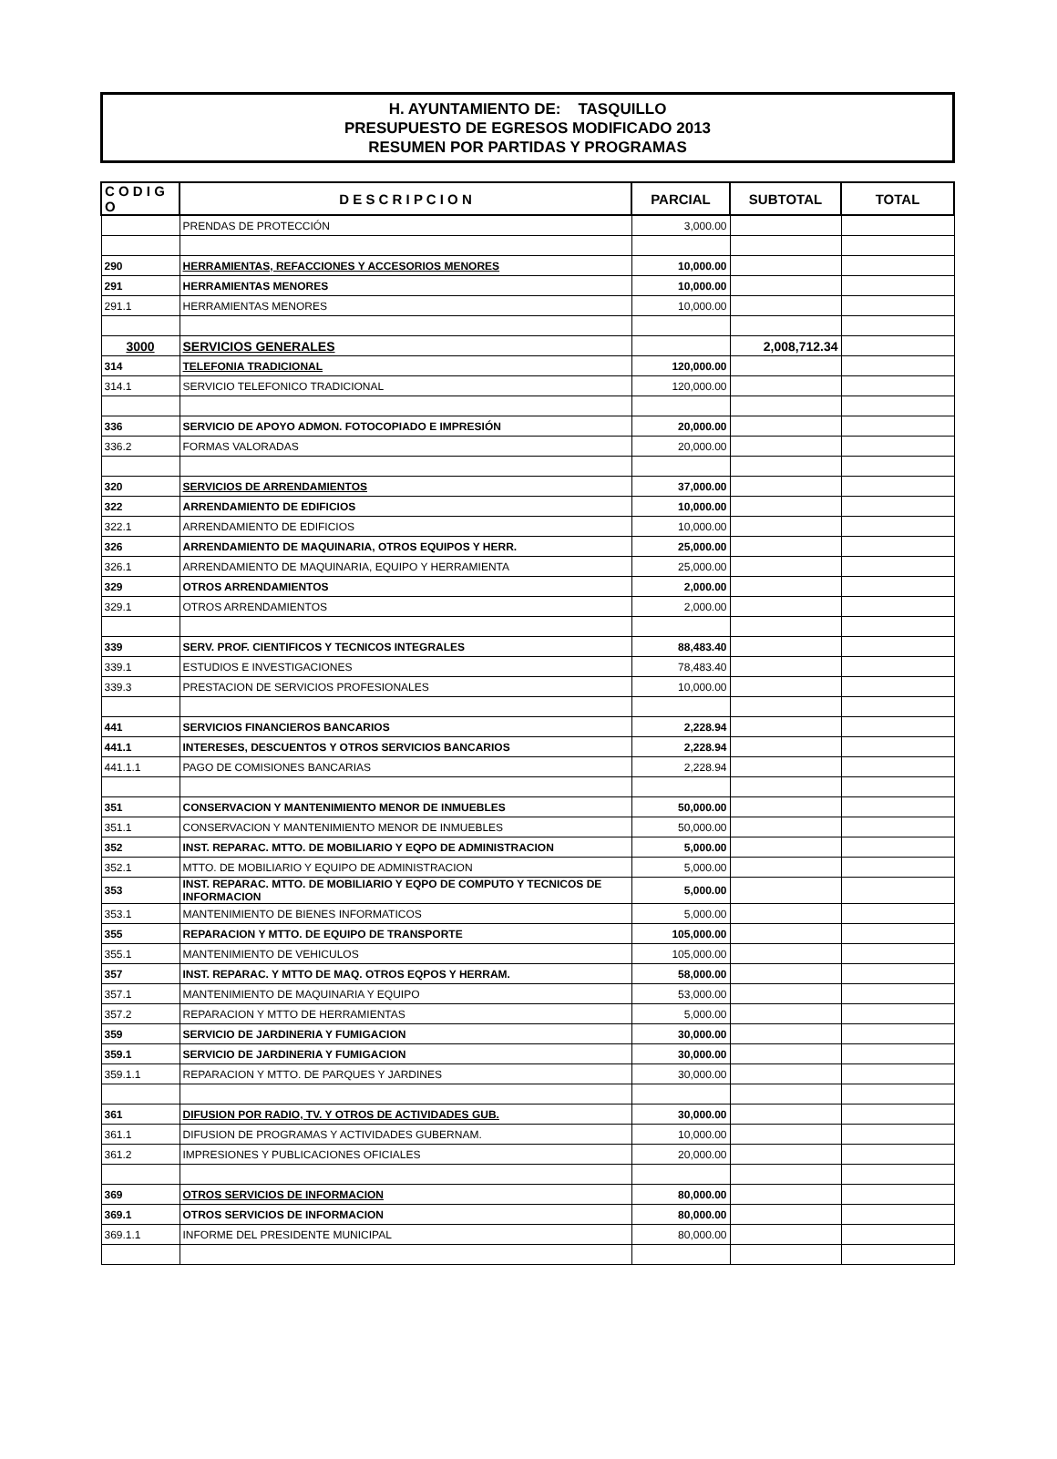H. AYUNTAMIENTO DE: TASQUILLO
PRESUPUESTO DE EGRESOS MODIFICADO 2013
RESUMEN POR PARTIDAS Y PROGRAMAS
| C O D I G O | D E S C R I P C I O N | PARCIAL | SUBTOTAL | TOTAL |
| --- | --- | --- | --- | --- |
| | PRENDAS DE PROTECCIÓN | 3,000.00 | | |
| 290 | HERRAMIENTAS, REFACCIONES Y ACCESORIOS MENORES | 10,000.00 | | |
| 291 | HERRAMIENTAS MENORES | 10,000.00 | | |
| 291.1 | HERRAMIENTAS MENORES | 10,000.00 | | |
| 3000 | SERVICIOS GENERALES | | 2,008,712.34 | |
| 314 | TELEFONIA TRADICIONAL | 120,000.00 | | |
| 314.1 | SERVICIO TELEFONICO TRADICIONAL | 120,000.00 | | |
| 336 | SERVICIO DE APOYO ADMON. FOTOCOPIADO E IMPRESIÓN | 20,000.00 | | |
| 336.2 | FORMAS VALORADAS | 20,000.00 | | |
| 320 | SERVICIOS DE ARRENDAMIENTOS | 37,000.00 | | |
| 322 | ARRENDAMIENTO DE EDIFICIOS | 10,000.00 | | |
| 322.1 | ARRENDAMIENTO DE EDIFICIOS | 10,000.00 | | |
| 326 | ARRENDAMIENTO DE MAQUINARIA, OTROS EQUIPOS Y HERR. | 25,000.00 | | |
| 326.1 | ARRENDAMIENTO DE MAQUINARIA, EQUIPO Y HERRAMIENTA | 25,000.00 | | |
| 329 | OTROS ARRENDAMIENTOS | 2,000.00 | | |
| 329.1 | OTROS ARRENDAMIENTOS | 2,000.00 | | |
| 339 | SERV. PROF. CIENTIFICOS Y TECNICOS INTEGRALES | 88,483.40 | | |
| 339.1 | ESTUDIOS E INVESTIGACIONES | 78,483.40 | | |
| 339.3 | PRESTACION DE SERVICIOS PROFESIONALES | 10,000.00 | | |
| 441 | SERVICIOS FINANCIEROS BANCARIOS | 2,228.94 | | |
| 441.1 | INTERESES, DESCUENTOS Y OTROS SERVICIOS BANCARIOS | 2,228.94 | | |
| 441.1.1 | PAGO DE COMISIONES BANCARIAS | 2,228.94 | | |
| 351 | CONSERVACION Y MANTENIMIENTO MENOR DE INMUEBLES | 50,000.00 | | |
| 351.1 | CONSERVACION Y MANTENIMIENTO MENOR DE INMUEBLES | 50,000.00 | | |
| 352 | INST. REPARAC. MTTO. DE MOBILIARIO Y EQPO DE ADMINISTRACION | 5,000.00 | | |
| 352.1 | MTTO. DE MOBILIARIO Y EQUIPO DE ADMINISTRACION | 5,000.00 | | |
| 353 | INST. REPARAC. MTTO. DE MOBILIARIO Y EQPO DE COMPUTO Y TECNICOS DE INFORMACION | 5,000.00 | | |
| 353.1 | MANTENIMIENTO DE BIENES INFORMATICOS | 5,000.00 | | |
| 355 | REPARACION Y MTTO. DE EQUIPO DE TRANSPORTE | 105,000.00 | | |
| 355.1 | MANTENIMIENTO DE VEHICULOS | 105,000.00 | | |
| 357 | INST. REPARAC. Y MTTO DE MAQ. OTROS EQPOS Y HERRAM. | 58,000.00 | | |
| 357.1 | MANTENIMIENTO DE MAQUINARIA Y EQUIPO | 53,000.00 | | |
| 357.2 | REPARACION Y MTTO DE HERRAMIENTAS | 5,000.00 | | |
| 359 | SERVICIO DE JARDINERIA Y FUMIGACION | 30,000.00 | | |
| 359.1 | SERVICIO DE JARDINERIA Y FUMIGACION | 30,000.00 | | |
| 359.1.1 | REPARACION Y MTTO. DE PARQUES Y JARDINES | 30,000.00 | | |
| 361 | DIFUSION POR RADIO, TV. Y OTROS DE ACTIVIDADES GUB. | 30,000.00 | | |
| 361.1 | DIFUSION DE PROGRAMAS Y ACTIVIDADES GUBERNAM. | 10,000.00 | | |
| 361.2 | IMPRESIONES Y PUBLICACIONES OFICIALES | 20,000.00 | | |
| 369 | OTROS SERVICIOS DE INFORMACION | 80,000.00 | | |
| 369.1 | OTROS SERVICIOS DE INFORMACION | 80,000.00 | | |
| 369.1.1 | INFORME DEL PRESIDENTE MUNICIPAL | 80,000.00 | | |